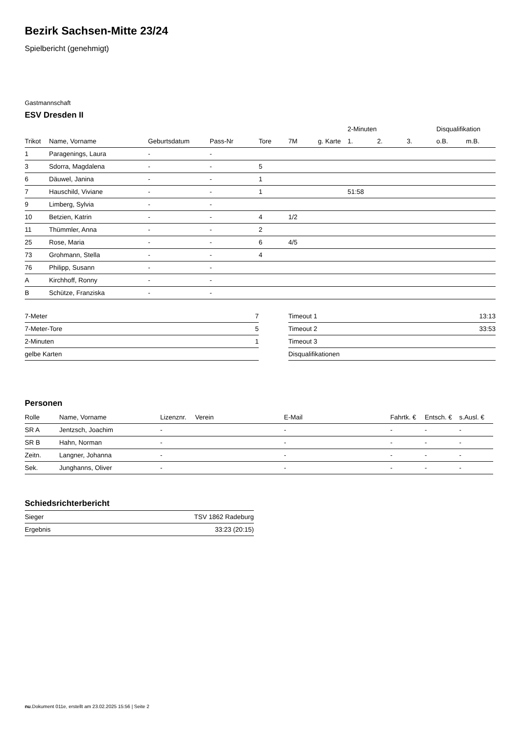Bezirk Sachsen-Mitte 23/24
Spielbericht (genehmigt)
Gastmannschaft
ESV Dresden II
| | | | | | | | 2-Minuten | | | Disqualifikation | |
| --- | --- | --- | --- | --- | --- | --- | --- | --- | --- | --- | --- |
| Trikot | Name, Vorname | Geburtsdatum | Pass-Nr | Tore | 7M | g. Karte | 1. | 2. | 3. | o.B. | m.B. |
| 1 | Paragenings, Laura | - | - | | | | | | | | |
| 3 | Sdorra, Magdalena | - | - | 5 | | | | | | | |
| 6 | Däuwel, Janina | - | - | 1 | | | | | | | |
| 7 | Hauschild, Viviane | - | - | 1 | | | 51:58 | | | | |
| 9 | Limberg, Sylvia | - | - | | | | | | | | |
| 10 | Betzien, Katrin | - | - | 4 | 1/2 | | | | | | |
| 11 | Thümmler, Anna | - | - | 2 | | | | | | | |
| 25 | Rose, Maria | - | - | 6 | 4/5 | | | | | | |
| 73 | Grohmann, Stella | - | - | 4 | | | | | | | |
| 76 | Philipp, Susann | - | - | | | | | | | | |
| A | Kirchhoff, Ronny | - | - | | | | | | | | |
| B | Schütze, Franziska | - | - | | | | | | | | |
| 7-Meter | 7 |
| 7-Meter-Tore | 5 |
| 2-Minuten | 1 |
| gelbe Karten | |
| Timeout 1 | 13:13 |
| Timeout 2 | 33:53 |
| Timeout 3 | |
| Disqualifikationen | |
Personen
| Rolle | Name, Vorname | Lizenznr. | Verein | E-Mail | Fahrtk. € | Entsch. € | s.Ausl. € |
| --- | --- | --- | --- | --- | --- | --- | --- |
| SR A | Jentzsch, Joachim | - | | - | - | - | - |
| SR B | Hahn, Norman | - | | - | - | - | - |
| Zeitn. | Langner, Johanna | - | | - | - | - | - |
| Sek. | Junghanns, Oliver | - | | - | - | - | - |
Schiedsrichterbericht
| Sieger | TSV 1862 Radeburg |
| Ergebnis | 33:23 (20:15) |
nu.Dokument 011e, erstellt am 23.02.2025 15:56 | Seite 2